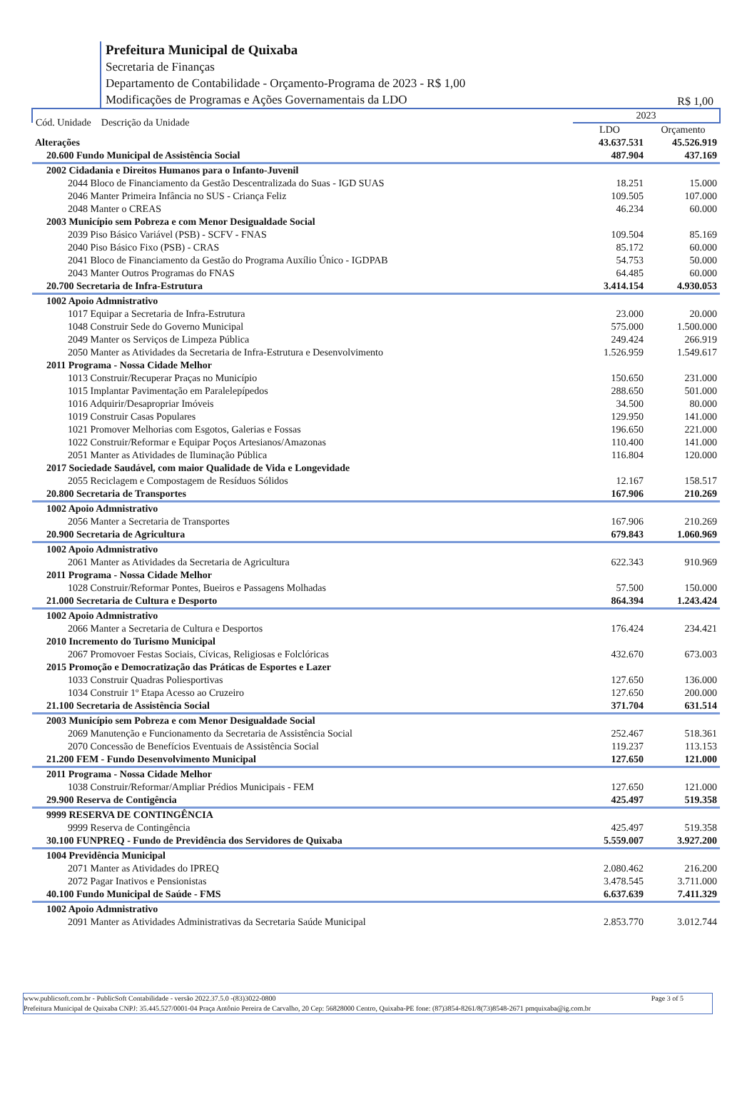Prefeitura Municipal de Quixaba
Secretaria de Finanças
Departamento de Contabilidade - Orçamento-Programa de 2023 - R$ 1,00
Modificações de Programas e Ações Governamentais da LDO
R$ 1,00
| Cód. Unidade Descrição da Unidade | 2023 | |
| --- | --- | --- |
| | LDO | Orçamento |
| Alterações | 43.637.531 | 45.526.919 |
| 20.600 Fundo Municipal de Assistência Social | 487.904 | 437.169 |
| 2002 Cidadania e Direitos Humanos para o Infanto-Juvenil | | |
| 2044 Bloco de Financiamento da Gestão Descentralizada do Suas - IGD SUAS | 18.251 | 15.000 |
| 2046 Manter Primeira Infância no SUS - Criança Feliz | 109.505 | 107.000 |
| 2048 Manter o CREAS | 46.234 | 60.000 |
| 2003 Município sem Pobreza e com Menor Desigualdade Social | | |
| 2039 Piso Básico Variável (PSB) - SCFV - FNAS | 109.504 | 85.169 |
| 2040 Piso Básico Fixo (PSB) - CRAS | 85.172 | 60.000 |
| 2041 Bloco de Financiamento da Gestão do Programa Auxílio Único - IGDPAB | 54.753 | 50.000 |
| 2043 Manter Outros Programas do FNAS | 64.485 | 60.000 |
| 20.700 Secretaria de Infra-Estrutura | 3.414.154 | 4.930.053 |
| 1002 Apoio Admnistrativo | | |
| 1017 Equipar a Secretaria de Infra-Estrutura | 23.000 | 20.000 |
| 1048 Construir Sede do Governo Municipal | 575.000 | 1.500.000 |
| 2049 Manter os Serviços de Limpeza Pública | 249.424 | 266.919 |
| 2050 Manter as Atividades da Secretaria de Infra-Estrutura e Desenvolvimento | 1.526.959 | 1.549.617 |
| 2011 Programa - Nossa Cidade Melhor | | |
| 1013 Construir/Recuperar Praças no Município | 150.650 | 231.000 |
| 1015 Implantar Pavimentação em Paralelepípedos | 288.650 | 501.000 |
| 1016 Adquirir/Desapropriar Imóveis | 34.500 | 80.000 |
| 1019 Construir Casas Populares | 129.950 | 141.000 |
| 1021 Promover Melhorias com Esgotos, Galerias e Fossas | 196.650 | 221.000 |
| 1022 Construir/Reformar e Equipar Poços Artesianos/Amazonas | 110.400 | 141.000 |
| 2051 Manter as Atividades de Iluminação Pública | 116.804 | 120.000 |
| 2017 Sociedade Saudável, com maior Qualidade de Vida e Longevidade | | |
| 2055 Reciclagem e Compostagem de Resíduos Sólidos | 12.167 | 158.517 |
| 20.800 Secretaria de Transportes | 167.906 | 210.269 |
| 1002 Apoio Admnistrativo | | |
| 2056 Manter a Secretaria de Transportes | 167.906 | 210.269 |
| 20.900 Secretaria de Agricultura | 679.843 | 1.060.969 |
| 1002 Apoio Admnistrativo | | |
| 2061 Manter as Atividades da Secretaria de Agricultura | 622.343 | 910.969 |
| 2011 Programa - Nossa Cidade Melhor | | |
| 1028 Construir/Reformar Pontes, Bueiros e Passagens Molhadas | 57.500 | 150.000 |
| 21.000 Secretaria de Cultura e Desporto | 864.394 | 1.243.424 |
| 1002 Apoio Admnistrativo | | |
| 2066 Manter a Secretaria de Cultura e Desportos | 176.424 | 234.421 |
| 2010 Incremento do Turismo Municipal | | |
| 2067 Promovoer Festas Sociais, Cívicas, Religiosas e Folclóricas | 432.670 | 673.003 |
| 2015 Promoção e Democratização das Práticas de Esportes e Lazer | | |
| 1033 Construir Quadras Poliesportivas | 127.650 | 136.000 |
| 1034 Construir 1º Etapa Acesso ao Cruzeiro | 127.650 | 200.000 |
| 21.100 Secretaria de Assistência Social | 371.704 | 631.514 |
| 2003 Município sem Pobreza e com Menor Desigualdade Social | | |
| 2069 Manutenção e Funcionamento da Secretaria de Assistência Social | 252.467 | 518.361 |
| 2070 Concessão de Benefícios Eventuais de Assistência Social | 119.237 | 113.153 |
| 21.200 FEM - Fundo Desenvolvimento Municipal | 127.650 | 121.000 |
| 2011 Programa - Nossa Cidade Melhor | | |
| 1038 Construir/Reformar/Ampliar Prédios Municipais - FEM | 127.650 | 121.000 |
| 29.900 Reserva de Contigência | 425.497 | 519.358 |
| 9999 RESERVA DE CONTINGÊNCIA | | |
| 9999 Reserva de Contingência | 425.497 | 519.358 |
| 30.100 FUNPREQ - Fundo de Previdência dos Servidores de Quixaba | 5.559.007 | 3.927.200 |
| 1004 Previdência Municipal | | |
| 2071 Manter as Atividades do IPREQ | 2.080.462 | 216.200 |
| 2072 Pagar Inativos e Pensionistas | 3.478.545 | 3.711.000 |
| 40.100 Fundo Municipal de Saúde - FMS | 6.637.639 | 7.411.329 |
| 1002 Apoio Admnistrativo | | |
| 2091 Manter as Atividades Administrativas da Secretaria Saúde Municipal | 2.853.770 | 3.012.744 |
www.publicsoft.com.br - PublicSoft Contabilidade - versão 2022.37.5.0 -(83)3022-0800 Page 3 of 5
Prefeitura Municipal de Quixaba CNPJ: 35.445.527/0001-04 Praça Antônio Pereira de Carvalho, 20 Cep: 56828000 Centro, Quixaba-PE fone: (87)3854-8261/8(73)8548-2671 pmquixaba@ig.com.br